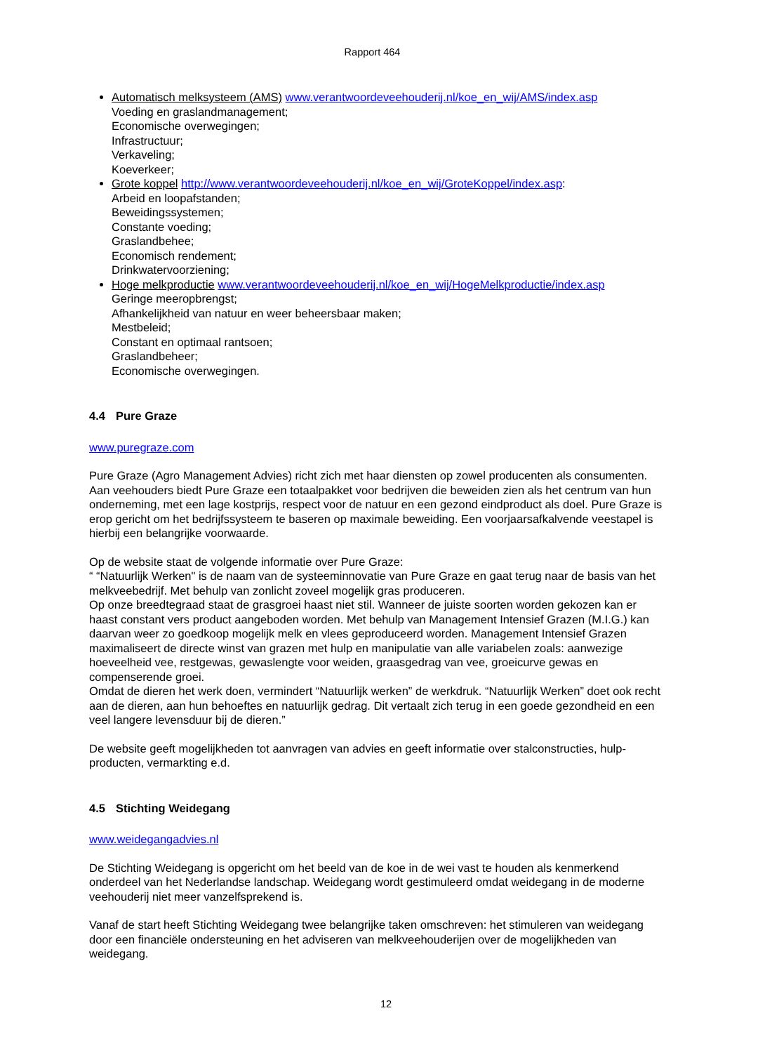Rapport 464
Automatisch melksysteem (AMS) www.verantwoordeveehouderij.nl/koe_en_wij/AMS/index.asp
Voeding en graslandmanagement;
Economische overwegingen;
Infrastructuur;
Verkaveling;
Koeverkeer;
Grote koppel http://www.verantwoordeveehouderij.nl/koe_en_wij/GroteKoppel/index.asp:
Arbeid en loopafstanden;
Beweidingssystemen;
Constante voeding;
Graslandbehee;
Economisch rendement;
Drinkwatervoorziening;
Hoge melkproductie www.verantwoordeveehouderij.nl/koe_en_wij/HogeMelkproductie/index.asp
Geringe meeropbrengst;
Afhankelijkheid van natuur en weer beheersbaar maken;
Mestbeleid;
Constant en optimaal rantsoen;
Graslandbeheer;
Economische overwegingen.
4.4 Pure Graze
www.puregraze.com
Pure Graze (Agro Management Advies) richt zich met haar diensten op zowel producenten als consumenten. Aan veehouders biedt Pure Graze een totaalpakket voor bedrijven die beweiden zien als het centrum van hun onderneming, met een lage kostprijs, respect voor de natuur en een gezond eindproduct als doel. Pure Graze is erop gericht om het bedrijfssysteem te baseren op maximale beweiding. Een voorjaarsafkalvende veestapel is hierbij een belangrijke voorwaarde.
Op de website staat de volgende informatie over Pure Graze:
“ “Natuurlijk Werken" is de naam van de systeeminnovatie van Pure Graze en gaat terug naar de basis van het melkveebedrijf. Met behulp van zonlicht zoveel mogelijk gras produceren.
Op onze breedtegraad staat de grasgroei haast niet stil. Wanneer de juiste soorten worden gekozen kan er haast constant vers product aangeboden worden. Met behulp van Management Intensief Grazen (M.I.G.) kan daarvan weer zo goedkoop mogelijk melk en vlees geproduceerd worden. Management Intensief Grazen maximaliseert de directe winst van grazen met hulp en manipulatie van alle variabelen zoals: aanwezige hoeveelheid vee, restgewas, gewaslengte voor weiden, graasgedrag van vee, groeicurve gewas en compenserende groei.
Omdat de dieren het werk doen, vermindert “Natuurlijk werken” de werkdruk. “Natuurlijk Werken” doet ook recht aan de dieren, aan hun behoeftes en natuurlijk gedrag. Dit vertaalt zich terug in een goede gezondheid en een veel langere levensduur bij de dieren.”
De website geeft mogelijkheden tot aanvragen van advies en geeft informatie over stalconstructies, hulp-producten, vermarkting e.d.
4.5 Stichting Weidegang
www.weidegangadvies.nl
De Stichting Weidegang is opgericht om het beeld van de koe in de wei vast te houden als kenmerkend onderdeel van het Nederlandse landschap. Weidegang wordt gestimuleerd omdat weidegang in de moderne veehouderij niet meer vanzelfsprekend is.
Vanaf de start heeft Stichting Weidegang twee belangrijke taken omschreven: het stimuleren van weidegang door een financiële ondersteuning en het adviseren van melkveehouderijen over de mogelijkheden van weidegang.
12